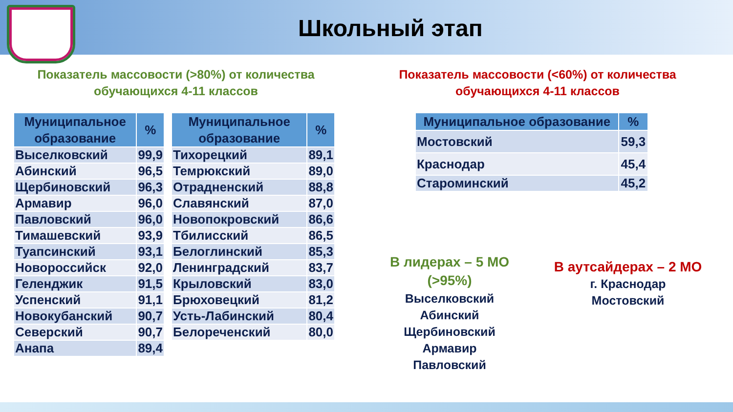Школьный этап
Показатель массовости (>80%) от количества обучающихся 4-11 классов
Показатель массовости (<60%) от количества обучающихся 4-11 классов
| Муниципальное образование | % |
| --- | --- |
| Выселковский | 99,9 |
| Абинский | 96,5 |
| Щербиновский | 96,3 |
| Армавир | 96,0 |
| Павловский | 96,0 |
| Тимашевский | 93,9 |
| Туапсинский | 93,1 |
| Новороссийск | 92,0 |
| Геленджик | 91,5 |
| Успенский | 91,1 |
| Новокубанский | 90,7 |
| Северский | 90,7 |
| Анапа | 89,4 |
| Муниципальное образование | % |
| --- | --- |
| Тихорецкий | 89,1 |
| Темрюкский | 89,0 |
| Отрадненский | 88,8 |
| Славянский | 87,0 |
| Новопокровский | 86,6 |
| Тбилисский | 86,5 |
| Белоглинский | 85,3 |
| Ленинградский | 83,7 |
| Крыловский | 83,0 |
| Брюховецкий | 81,2 |
| Усть-Лабинский | 80,4 |
| Белореченский | 80,0 |
| Муниципальное образование | % |
| --- | --- |
| Мостовский | 59,3 |
| Краснодар | 45,4 |
| Староминский | 45,2 |
В лидерах – 5 МО (>95%)
Выселковский
Абинский
Щербиновский
Армавир
Павловский
В аутсайдерах – 2 МО
г. Краснодар
Мостовский